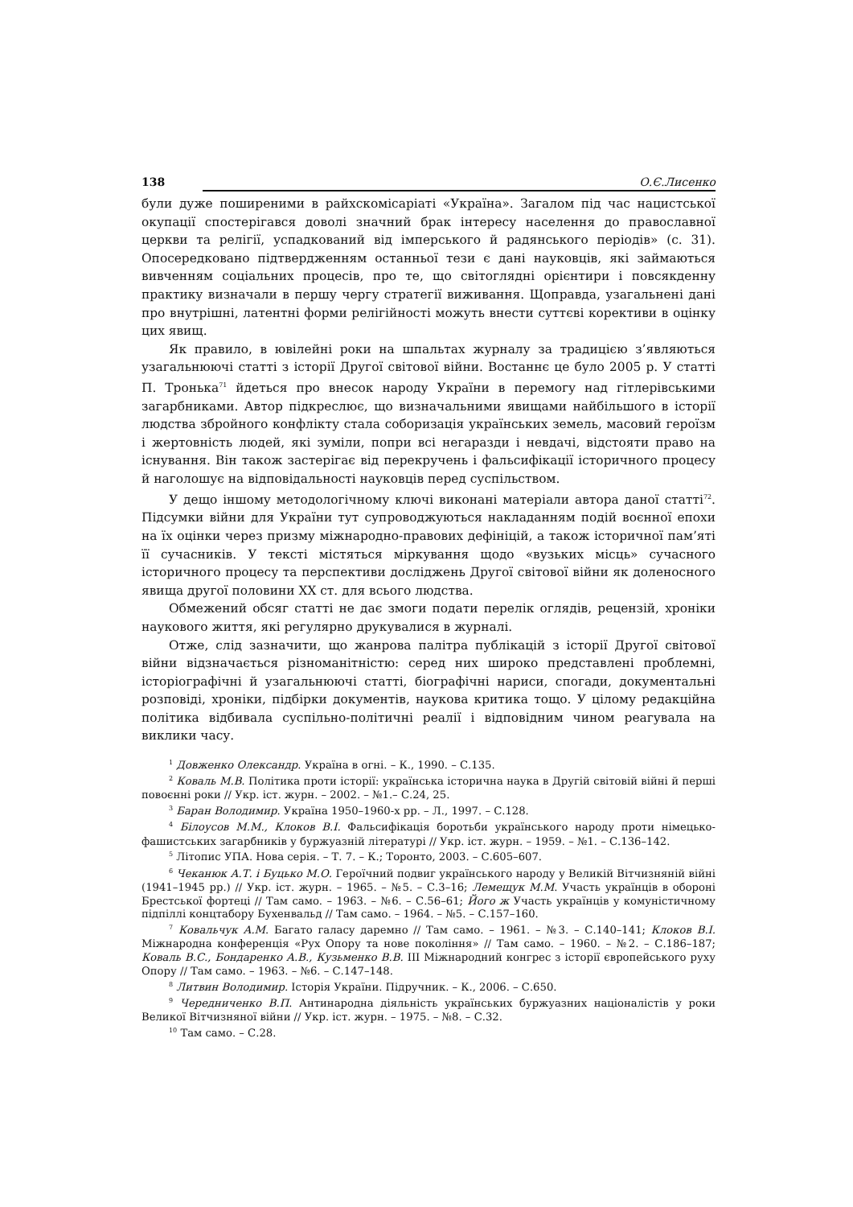138 О.Є.Лисенко
були дуже поширеними в райхскомісаріаті «Україна». Загалом під час нацистської окупації спостерігався доволі значний брак інтересу населення до православної церкви та релігії, успадкований від імперського й радянського періодів» (с. 31). Опосередковано підтвердженням останньої тези є дані науковців, які займаються вивченням соціальних процесів, про те, що світоглядні орієнтири і повсякденну практику визначали в першу чергу стратегії виживання. Щоправда, узагальнені дані про внутрішні, латентні форми релігійності можуть внести суттєві корективи в оцінку цих явищ.
Як правило, в ювілейні роки на шпальтах журналу за традицією з’являються узагальнюючі статті з історії Другої світової війни. Востаннє це було 2005 р. У статті П. Тронька<sup>71</sup> йдеться про внесок народу України в перемогу над гітлерівськими загарбниками. Автор підкреслює, що визначальними явищами найбільшого в історії людства збройного конфлікту стала соборизація українських земель, масовий героїзм і жертовність людей, які зуміли, попри всі негаразди і невдачі, відстояти право на існування. Він також застерігає від перекручень і фальсифікації історичного процесу й наголошує на відповідальності науковців перед суспільством.
У дещо іншому методологічному ключі виконані матеріали автора даної статті<sup>72</sup>. Підсумки війни для України тут супроводжуються накладанням подій воєнної епохи на їх оцінки через призму міжнародно-правових дефініцій, а також історичної пам’яті її сучасників. У тексті містяться міркування щодо «вузьких місць» сучасного історичного процесу та перспективи досліджень Другої світової війни як доленосного явища другої половини XX ст. для всього людства.
Обмежений обсяг статті не дає змоги подати перелік оглядів, рецензій, хроніки наукового життя, які регулярно друкувалися в журналі.
Отже, слід зазначити, що жанрова палітра публікацій з історії Другої світової війни відзначається різноманітністю: серед них широко представлені проблемні, історіографічні й узагальнюючі статті, біографічні нариси, спогади, документальні розповіді, хроніки, підбірки документів, наукова критика тощо. У цілому редакційна політика відбивала суспільно-політичні реалії і відповідним чином реагувала на виклики часу.
<sup>1</sup> Довженко Олександр. Україна в огні. – К., 1990. – С.135.
<sup>2</sup> Коваль М.В. Політика проти історії: українська історична наука в Другій світовій війні й перші повоєнні роки // Укр. іст. журн. – 2002. – №1.– С.24, 25.
<sup>3</sup> Баран Володимир. Україна 1950–1960-х рр. – Л., 1997. – С.128.
<sup>4</sup> Білоусов М.М., Клоков В.І. Фальсифікація боротьби українського народу проти німецько-фашистських загарбників у буржуазній літературі // Укр. іст. журн. – 1959. – №1. – С.136–142.
<sup>5</sup> Літопис УПА. Нова серія. – Т. 7. – К.; Торонто, 2003. – С.605–607.
<sup>6</sup> Чеканюк А.Т. і Буцько М.О. Героїчний подвиг українського народу у Великій Вітчизняній війні (1941–1945 рр.) // Укр. іст. журн. – 1965. – №5. – С.3–16; Лемещук М.М. Участь українців в обороні Брестської фортеці // Там само. – 1963. – №6. – С.56–61; Його ж Участь українців у комуністичному підпіллі концтабору Бухенвальд // Там само. – 1964. – №5. – С.157–160.
<sup>7</sup> Ковальчук А.М. Багато галасу даремно // Там само. – 1961. – №3. – С.140–141; Клоков В.І. Міжнародна конференція «Рух Опору та нове покоління» // Там само. – 1960. – №2. – С.186–187; Коваль В.С., Бондаренко А.В., Кузьменко В.В. III Міжнародний конгрес з історії європейського руху Опору // Там само. – 1963. – №6. – С.147–148.
<sup>8</sup> Литвин Володимир. Історія України. Підручник. – К., 2006. – С.650.
<sup>9</sup> Чередниченко В.П. Антинародна діяльність українських буржуазних націоналістів у роки Великої Вітчизняної війни // Укр. іст. журн. – 1975. – №8. – С.32.
<sup>10</sup> Там само. – С.28.